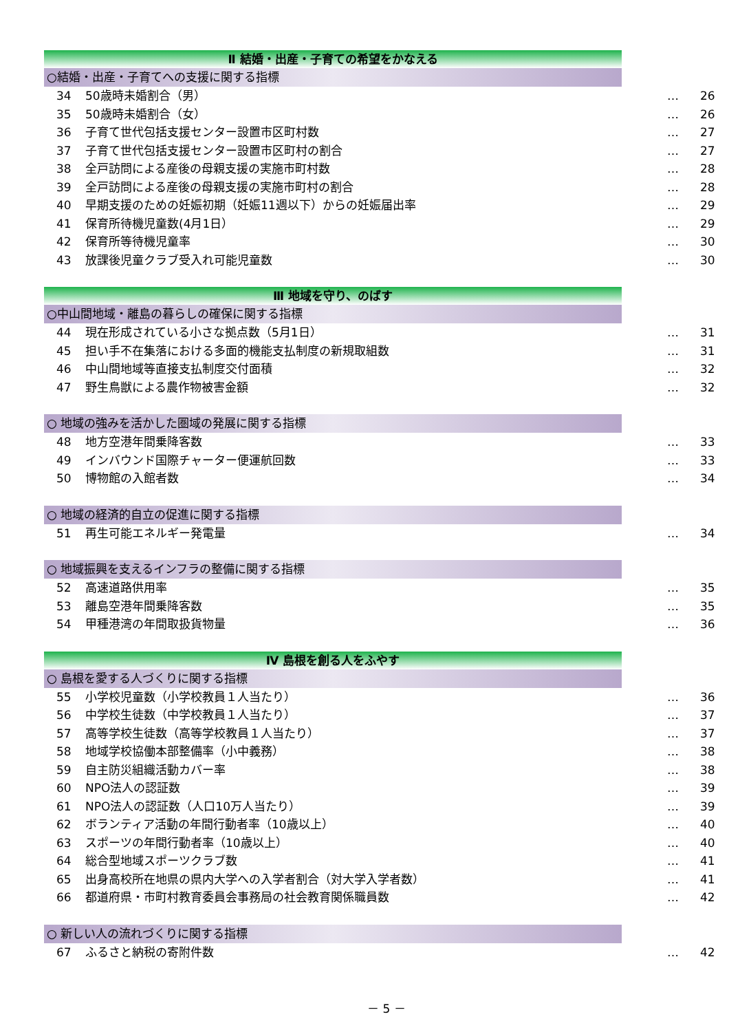Ⅱ 結婚・出産・子育ての希望をかなえる
○結婚・出産・子育てへの支援に関する指標
34 50歳時未婚割合（男） … 26
35 50歳時未婚割合（女） … 26
36 子育て世代包括支援センター設置市区町村数 … 27
37 子育て世代包括支援センター設置市区町村の割合 … 27
38 全戸訪問による産後の母親支援の実施市町村数 … 28
39 全戸訪問による産後の母親支援の実施市町村の割合 … 28
40 早期支援のための妊娠初期（妊娠11週以下）からの妊娠届出率 … 29
41 保育所待機児童数(4月1日） … 29
42 保育所等待機児童率 … 30
43 放課後児童クラブ受入れ可能児童数 … 30
Ⅲ 地域を守り、のばす
○中山間地域・離島の暮らしの確保に関する指標
44 現在形成されている小さな拠点数（5月1日） … 31
45 担い手不在集落における多面的機能支払制度の新規取組数 … 31
46 中山間地域等直接支払制度交付面積 … 32
47 野生鳥獣による農作物被害金額 … 32
○ 地域の強みを活かした圏域の発展に関する指標
48 地方空港年間乗降客数 … 33
49 インバウンド国際チャーター便運航回数 … 33
50 博物館の入館者数 … 34
○ 地域の経済的自立の促進に関する指標
51 再生可能エネルギー発電量 … 34
○ 地域振興を支えるインフラの整備に関する指標
52 高速道路供用率 … 35
53 離島空港年間乗降客数 … 35
54 甲種港湾の年間取扱貨物量 … 36
Ⅳ 島根を創る人をふやす
○ 島根を愛する人づくりに関する指標
55 小学校児童数（小学校教員１人当たり） … 36
56 中学校生徒数（中学校教員１人当たり） … 37
57 高等学校生徒数（高等学校教員１人当たり） … 37
58 地域学校協働本部整備率（小中義務） … 38
59 自主防災組織活動カバー率 … 38
60 NPO法人の認証数 … 39
61 NPO法人の認証数（人口10万人当たり） … 39
62 ボランティア活動の年間行動者率（10歳以上） … 40
63 スポーツの年間行動者率（10歳以上） … 40
64 総合型地域スポーツクラブ数 … 41
65 出身高校所在地県の県内大学への入学者割合（対大学入学者数） … 41
66 都道府県・市町村教育委員会事務局の社会教育関係職員数 … 42
○ 新しい人の流れづくりに関する指標
67 ふるさと納税の寄附件数 … 42
－ 5 －